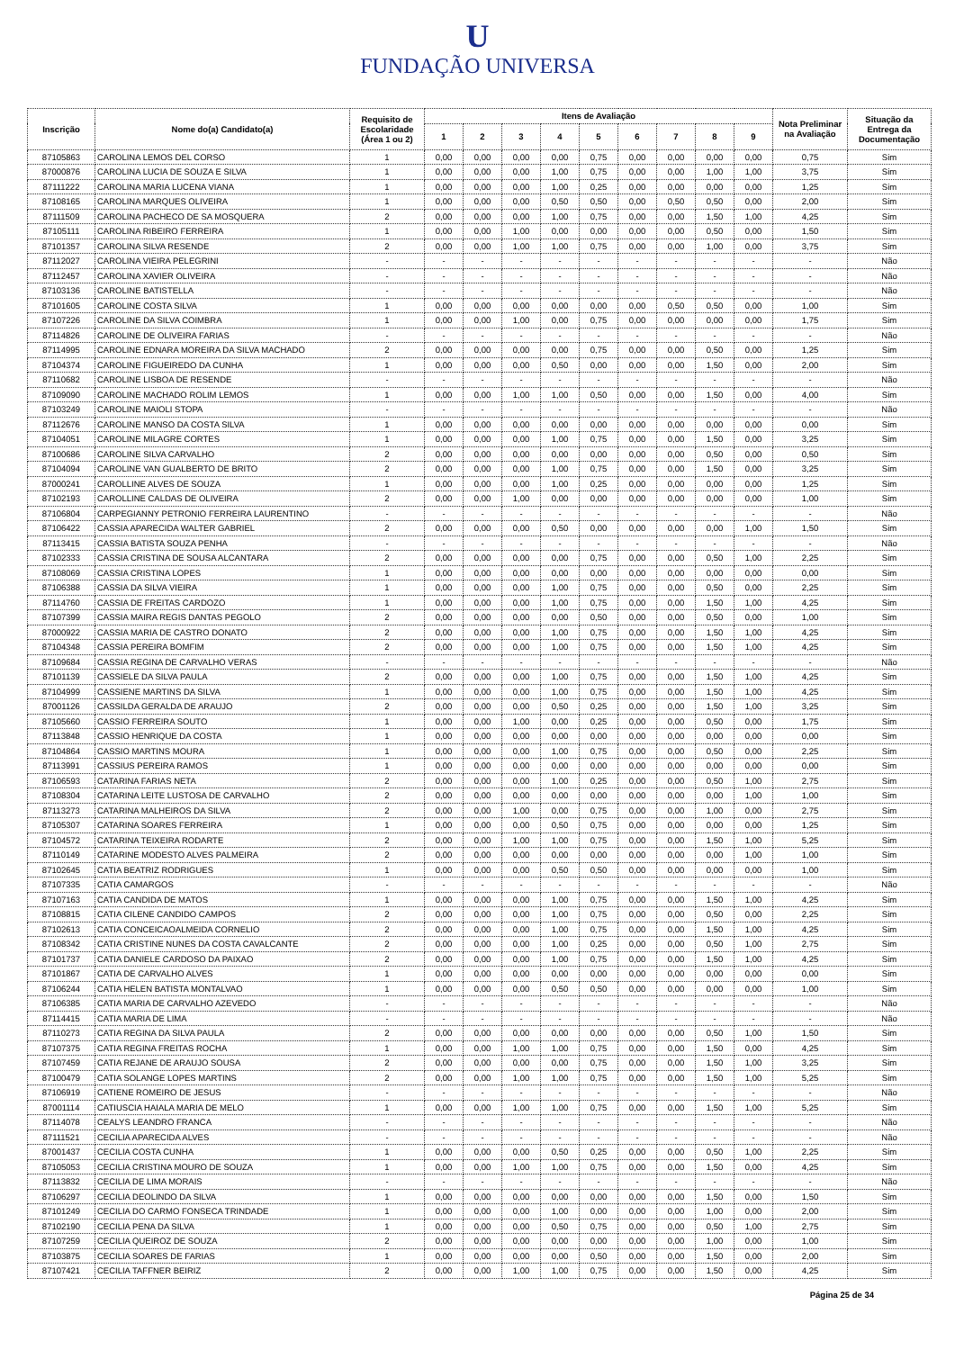U
FUNDAÇÃO UNIVERSA
| Inscrição | Nome do(a) Candidato(a) | Requisito de Escolaridade (Área 1 ou 2) | Itens de Avaliação | | | | | | | | | Nota Preliminar na Avaliação | Situação da Entrega da Documentação |
| --- | --- | --- | --- | --- | --- | --- | --- | --- | --- | --- | --- | --- | --- |
| | | | 1 | 2 | 3 | 4 | 5 | 6 | 7 | 8 | 9 | | |
| 87105863 | CAROLINA LEMOS DEL CORSO | 1 | 0,00 | 0,00 | 0,00 | 0,00 | 0,75 | 0,00 | 0,00 | 0,00 | 0,00 | 0,75 | Sim |
| 87000876 | CAROLINA LUCIA DE SOUZA E SILVA | 1 | 0,00 | 0,00 | 0,00 | 1,00 | 0,75 | 0,00 | 0,00 | 1,00 | 1,00 | 3,75 | Sim |
| 87111222 | CAROLINA MARIA LUCENA VIANA | 1 | 0,00 | 0,00 | 0,00 | 1,00 | 0,25 | 0,00 | 0,00 | 0,00 | 0,00 | 1,25 | Sim |
| 87108165 | CAROLINA MARQUES OLIVEIRA | 1 | 0,00 | 0,00 | 0,00 | 0,50 | 0,50 | 0,00 | 0,50 | 0,50 | 0,00 | 2,00 | Sim |
| 87111509 | CAROLINA PACHECO DE SA MOSQUERA | 2 | 0,00 | 0,00 | 0,00 | 1,00 | 0,75 | 0,00 | 0,00 | 1,50 | 1,00 | 4,25 | Sim |
| 87105111 | CAROLINA RIBEIRO FERREIRA | 1 | 0,00 | 0,00 | 1,00 | 0,00 | 0,00 | 0,00 | 0,00 | 0,50 | 0,00 | 1,50 | Sim |
| 87101357 | CAROLINA SILVA RESENDE | 2 | 0,00 | 0,00 | 1,00 | 1,00 | 0,75 | 0,00 | 0,00 | 1,00 | 0,00 | 3,75 | Sim |
| 87112027 | CAROLINA VIEIRA PELEGRINI | - | - | - | - | - | - | - | - | - | - | - | Não |
| 87112457 | CAROLINA XAVIER OLIVEIRA | - | - | - | - | - | - | - | - | - | - | - | Não |
| 87103136 | CAROLINE BATISTELLA | - | - | - | - | - | - | - | - | - | - | - | Não |
| 87101605 | CAROLINE COSTA SILVA | 1 | 0,00 | 0,00 | 0,00 | 0,00 | 0,00 | 0,00 | 0,50 | 0,50 | 0,00 | 1,00 | Sim |
| 87107226 | CAROLINE DA SILVA COIMBRA | 1 | 0,00 | 0,00 | 1,00 | 0,00 | 0,75 | 0,00 | 0,00 | 0,00 | 0,00 | 1,75 | Sim |
| 87114826 | CAROLINE DE OLIVEIRA FARIAS | - | - | - | - | - | - | - | - | - | - | - | Não |
| 87114995 | CAROLINE EDNARA MOREIRA DA SILVA MACHADO | 2 | 0,00 | 0,00 | 0,00 | 0,00 | 0,75 | 0,00 | 0,00 | 0,50 | 0,00 | 1,25 | Sim |
| 87104374 | CAROLINE FIGUEIREDO DA CUNHA | 1 | 0,00 | 0,00 | 0,00 | 0,50 | 0,00 | 0,00 | 0,00 | 1,50 | 0,00 | 2,00 | Sim |
| 87110682 | CAROLINE LISBOA DE RESENDE | - | - | - | - | - | - | - | - | - | - | - | Não |
| 87109090 | CAROLINE MACHADO ROLIM LEMOS | 1 | 0,00 | 0,00 | 1,00 | 1,00 | 0,50 | 0,00 | 0,00 | 1,50 | 0,00 | 4,00 | Sim |
| 87103249 | CAROLINE MAIOLI STOPA | - | - | - | - | - | - | - | - | - | - | - | Não |
| 87112676 | CAROLINE MANSO DA COSTA SILVA | 1 | 0,00 | 0,00 | 0,00 | 0,00 | 0,00 | 0,00 | 0,00 | 0,00 | 0,00 | 0,00 | Sim |
| 87104051 | CAROLINE MILAGRE CORTES | 1 | 0,00 | 0,00 | 0,00 | 1,00 | 0,75 | 0,00 | 0,00 | 1,50 | 0,00 | 3,25 | Sim |
| 87100686 | CAROLINE SILVA CARVALHO | 2 | 0,00 | 0,00 | 0,00 | 0,00 | 0,00 | 0,00 | 0,00 | 0,50 | 0,00 | 0,50 | Sim |
| 87104094 | CAROLINE VAN GUALBERTO DE BRITO | 2 | 0,00 | 0,00 | 0,00 | 1,00 | 0,75 | 0,00 | 0,00 | 1,50 | 0,00 | 3,25 | Sim |
| 87000241 | CAROLLINE ALVES DE SOUZA | 1 | 0,00 | 0,00 | 0,00 | 1,00 | 0,25 | 0,00 | 0,00 | 0,00 | 0,00 | 1,25 | Sim |
| 87102193 | CAROLLINE CALDAS DE OLIVEIRA | 2 | 0,00 | 0,00 | 1,00 | 0,00 | 0,00 | 0,00 | 0,00 | 0,00 | 0,00 | 1,00 | Sim |
| 87106804 | CARPEGIANNY PETRONIO FERREIRA LAURENTINO | - | - | - | - | - | - | - | - | - | - | - | Não |
| 87106422 | CASSIA APARECIDA WALTER GABRIEL | 2 | 0,00 | 0,00 | 0,00 | 0,50 | 0,00 | 0,00 | 0,00 | 0,00 | 1,00 | 1,50 | Sim |
| 87113415 | CASSIA BATISTA SOUZA PENHA | - | - | - | - | - | - | - | - | - | - | - | Não |
| 87102333 | CASSIA CRISTINA DE SOUSA ALCANTARA | 2 | 0,00 | 0,00 | 0,00 | 0,00 | 0,75 | 0,00 | 0,00 | 0,50 | 1,00 | 2,25 | Sim |
| 87108069 | CASSIA CRISTINA LOPES | 1 | 0,00 | 0,00 | 0,00 | 0,00 | 0,00 | 0,00 | 0,00 | 0,00 | 0,00 | 0,00 | Sim |
| 87106388 | CASSIA DA SILVA VIEIRA | 1 | 0,00 | 0,00 | 0,00 | 1,00 | 0,75 | 0,00 | 0,00 | 0,50 | 0,00 | 2,25 | Sim |
| 87114760 | CASSIA DE FREITAS CARDOZO | 1 | 0,00 | 0,00 | 0,00 | 1,00 | 0,75 | 0,00 | 0,00 | 1,50 | 1,00 | 4,25 | Sim |
| 87107399 | CASSIA MAIRA REGIS DANTAS PEGOLO | 2 | 0,00 | 0,00 | 0,00 | 0,00 | 0,50 | 0,00 | 0,00 | 0,50 | 0,00 | 1,00 | Sim |
| 87000922 | CASSIA MARIA DE CASTRO DONATO | 2 | 0,00 | 0,00 | 0,00 | 1,00 | 0,75 | 0,00 | 0,00 | 1,50 | 1,00 | 4,25 | Sim |
| 87104348 | CASSIA PEREIRA BOMFIM | 2 | 0,00 | 0,00 | 0,00 | 1,00 | 0,75 | 0,00 | 0,00 | 1,50 | 1,00 | 4,25 | Sim |
| 87109684 | CASSIA REGINA DE CARVALHO VERAS | - | - | - | - | - | - | - | - | - | - | - | Não |
| 87101139 | CASSIELE DA SILVA PAULA | 2 | 0,00 | 0,00 | 0,00 | 1,00 | 0,75 | 0,00 | 0,00 | 1,50 | 1,00 | 4,25 | Sim |
| 87104999 | CASSIENE MARTINS DA SILVA | 1 | 0,00 | 0,00 | 0,00 | 1,00 | 0,75 | 0,00 | 0,00 | 1,50 | 1,00 | 4,25 | Sim |
| 87001126 | CASSILDA GERALDA DE ARAUJO | 2 | 0,00 | 0,00 | 0,00 | 0,50 | 0,25 | 0,00 | 0,00 | 1,50 | 1,00 | 3,25 | Sim |
| 87105660 | CASSIO FERREIRA SOUTO | 1 | 0,00 | 0,00 | 1,00 | 0,00 | 0,25 | 0,00 | 0,00 | 0,50 | 0,00 | 1,75 | Sim |
| 87113848 | CASSIO HENRIQUE DA COSTA | 1 | 0,00 | 0,00 | 0,00 | 0,00 | 0,00 | 0,00 | 0,00 | 0,00 | 0,00 | 0,00 | Sim |
| 87104864 | CASSIO MARTINS MOURA | 1 | 0,00 | 0,00 | 0,00 | 1,00 | 0,75 | 0,00 | 0,00 | 0,50 | 0,00 | 2,25 | Sim |
| 87113991 | CASSIUS PEREIRA RAMOS | 1 | 0,00 | 0,00 | 0,00 | 0,00 | 0,00 | 0,00 | 0,00 | 0,00 | 0,00 | 0,00 | Sim |
| 87106593 | CATARINA FARIAS NETA | 2 | 0,00 | 0,00 | 0,00 | 1,00 | 0,25 | 0,00 | 0,00 | 0,50 | 1,00 | 2,75 | Sim |
| 87108304 | CATARINA LEITE LUSTOSA DE CARVALHO | 2 | 0,00 | 0,00 | 0,00 | 0,00 | 0,00 | 0,00 | 0,00 | 0,00 | 1,00 | 1,00 | Sim |
| 87113273 | CATARINA MALHEIROS DA SILVA | 2 | 0,00 | 0,00 | 1,00 | 0,00 | 0,75 | 0,00 | 0,00 | 1,00 | 0,00 | 2,75 | Sim |
| 87105307 | CATARINA SOARES FERREIRA | 1 | 0,00 | 0,00 | 0,00 | 0,50 | 0,75 | 0,00 | 0,00 | 0,00 | 0,00 | 1,25 | Sim |
| 87104572 | CATARINA TEIXEIRA RODARTE | 2 | 0,00 | 0,00 | 1,00 | 1,00 | 0,75 | 0,00 | 0,00 | 1,50 | 1,00 | 5,25 | Sim |
| 87110149 | CATARINE MODESTO ALVES PALMEIRA | 2 | 0,00 | 0,00 | 0,00 | 0,00 | 0,00 | 0,00 | 0,00 | 0,00 | 1,00 | 1,00 | Sim |
| 87102645 | CATIA BEATRIZ RODRIGUES | 1 | 0,00 | 0,00 | 0,00 | 0,50 | 0,50 | 0,00 | 0,00 | 0,00 | 0,00 | 1,00 | Sim |
| 87107335 | CATIA CAMARGOS | - | - | - | - | - | - | - | - | - | - | - | Não |
| 87107163 | CATIA CANDIDA DE MATOS | 1 | 0,00 | 0,00 | 0,00 | 1,00 | 0,75 | 0,00 | 0,00 | 1,50 | 1,00 | 4,25 | Sim |
| 87108815 | CATIA CILENE CANDIDO CAMPOS | 2 | 0,00 | 0,00 | 0,00 | 1,00 | 0,75 | 0,00 | 0,00 | 0,50 | 0,00 | 2,25 | Sim |
| 87102613 | CATIA CONCEICAOALMEIDA CORNELIO | 2 | 0,00 | 0,00 | 0,00 | 1,00 | 0,75 | 0,00 | 0,00 | 1,50 | 1,00 | 4,25 | Sim |
| 87108342 | CATIA CRISTINE NUNES DA COSTA CAVALCANTE | 2 | 0,00 | 0,00 | 0,00 | 1,00 | 0,25 | 0,00 | 0,00 | 0,50 | 1,00 | 2,75 | Sim |
| 87101737 | CATIA DANIELE CARDOSO DA PAIXAO | 2 | 0,00 | 0,00 | 0,00 | 1,00 | 0,75 | 0,00 | 0,00 | 1,50 | 1,00 | 4,25 | Sim |
| 87101867 | CATIA DE CARVALHO ALVES | 1 | 0,00 | 0,00 | 0,00 | 0,00 | 0,00 | 0,00 | 0,00 | 0,00 | 0,00 | 0,00 | Sim |
| 87106244 | CATIA HELEN BATISTA MONTALVAO | 1 | 0,00 | 0,00 | 0,00 | 0,50 | 0,50 | 0,00 | 0,00 | 0,00 | 0,00 | 1,00 | Sim |
| 87106385 | CATIA MARIA DE CARVALHO AZEVEDO | - | - | - | - | - | - | - | - | - | - | - | Não |
| 87114415 | CATIA MARIA DE LIMA | - | - | - | - | - | - | - | - | - | - | - | Não |
| 87110273 | CATIA REGINA DA SILVA PAULA | 2 | 0,00 | 0,00 | 0,00 | 0,00 | 0,00 | 0,00 | 0,00 | 0,50 | 1,00 | 1,50 | Sim |
| 87107375 | CATIA REGINA FREITAS ROCHA | 1 | 0,00 | 0,00 | 1,00 | 1,00 | 0,75 | 0,00 | 0,00 | 1,50 | 0,00 | 4,25 | Sim |
| 87107459 | CATIA REJANE DE ARAUJO SOUSA | 2 | 0,00 | 0,00 | 0,00 | 0,00 | 0,75 | 0,00 | 0,00 | 1,50 | 1,00 | 3,25 | Sim |
| 87100479 | CATIA SOLANGE LOPES MARTINS | 2 | 0,00 | 0,00 | 1,00 | 1,00 | 0,75 | 0,00 | 0,00 | 1,50 | 1,00 | 5,25 | Sim |
| 87106919 | CATIENE ROMEIRO DE JESUS | - | - | - | - | - | - | - | - | - | - | - | Não |
| 87001114 | CATIUSCIA HAIALA MARIA DE MELO | 1 | 0,00 | 0,00 | 1,00 | 1,00 | 0,75 | 0,00 | 0,00 | 1,50 | 1,00 | 5,25 | Sim |
| 87114078 | CEALYS LEANDRO FRANCA | - | - | - | - | - | - | - | - | - | - | - | Não |
| 87111521 | CECILIA APARECIDA ALVES | - | - | - | - | - | - | - | - | - | - | - | Não |
| 87001437 | CECILIA COSTA CUNHA | 1 | 0,00 | 0,00 | 0,00 | 0,50 | 0,25 | 0,00 | 0,00 | 0,50 | 1,00 | 2,25 | Sim |
| 87105053 | CECILIA CRISTINA MOURO DE SOUZA | 1 | 0,00 | 0,00 | 1,00 | 1,00 | 0,75 | 0,00 | 0,00 | 1,50 | 0,00 | 4,25 | Sim |
| 87113832 | CECILIA DE LIMA MORAIS | - | - | - | - | - | - | - | - | - | - | - | Não |
| 87106297 | CECILIA DEOLINDO DA SILVA | 1 | 0,00 | 0,00 | 0,00 | 0,00 | 0,00 | 0,00 | 0,00 | 1,50 | 0,00 | 1,50 | Sim |
| 87101249 | CECILIA DO CARMO FONSECA TRINDADE | 1 | 0,00 | 0,00 | 0,00 | 1,00 | 0,00 | 0,00 | 0,00 | 1,00 | 0,00 | 2,00 | Sim |
| 87102190 | CECILIA PENA DA SILVA | 1 | 0,00 | 0,00 | 0,00 | 0,50 | 0,75 | 0,00 | 0,00 | 0,50 | 1,00 | 2,75 | Sim |
| 87107259 | CECILIA QUEIROZ DE SOUZA | 2 | 0,00 | 0,00 | 0,00 | 0,00 | 0,00 | 0,00 | 0,00 | 1,00 | 0,00 | 1,00 | Sim |
| 87103875 | CECILIA SOARES DE FARIAS | 1 | 0,00 | 0,00 | 0,00 | 0,00 | 0,50 | 0,00 | 0,00 | 1,50 | 0,00 | 2,00 | Sim |
| 87107421 | CECILIA TAFFNER BEIRIZ | 2 | 0,00 | 0,00 | 1,00 | 1,00 | 0,75 | 0,00 | 0,00 | 1,50 | 0,00 | 4,25 | Sim |
Página 25 de 34